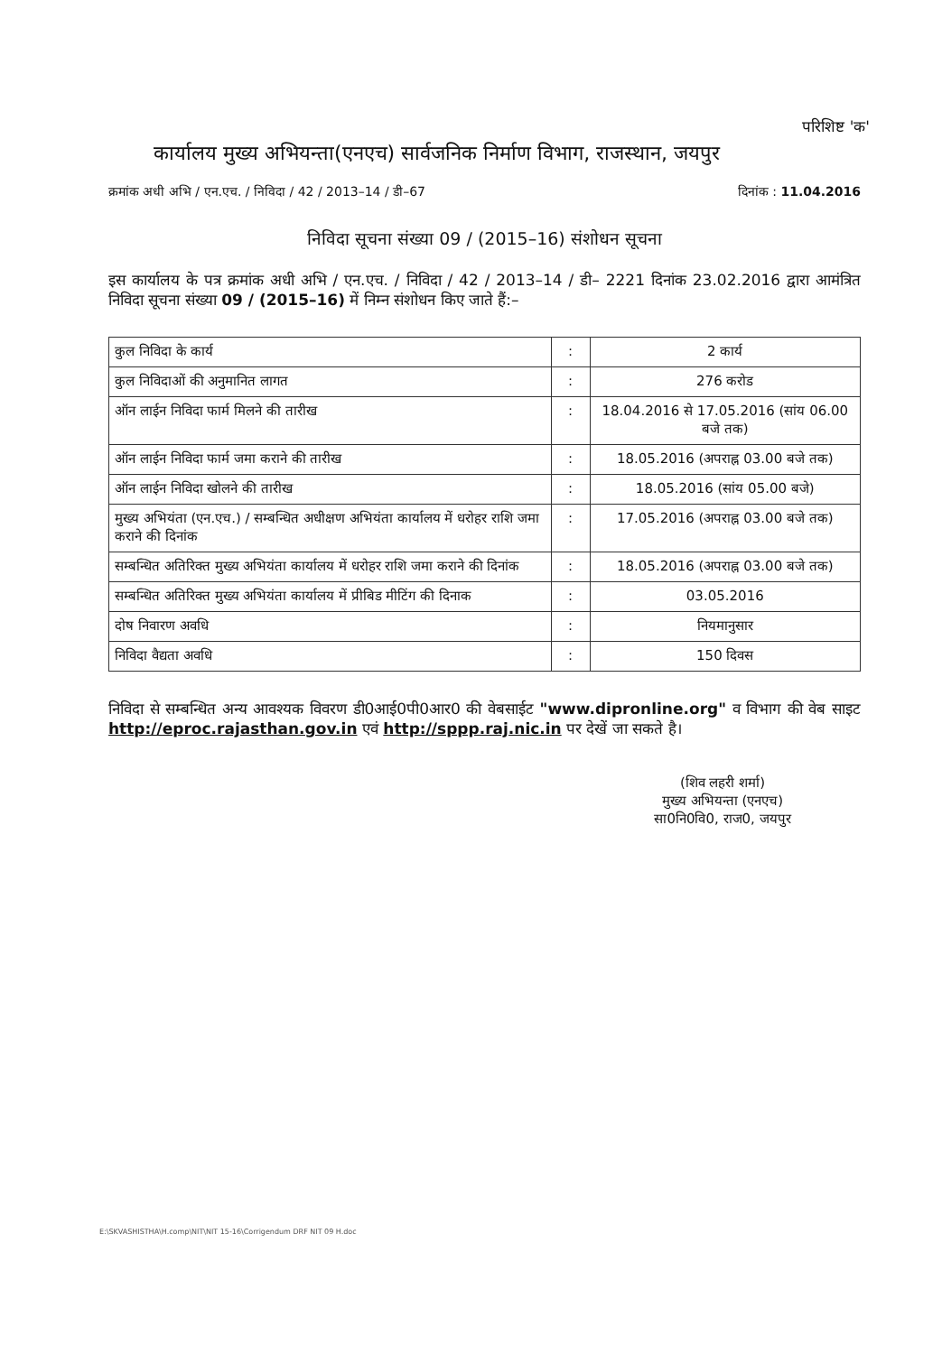परिशिष्ट 'क'
कार्यालय मुख्य अभियन्ता(एनएच) सार्वजनिक निर्माण विभाग, राजस्थान, जयपुर
क्रमांक अधी अभि / एन.एच. / निविदा / 42 / 2013–14 / डी–67 दिनांक : 11.04.2016
निविदा सूचना संख्या 09 / (2015–16) संशोधन सूचना
इस कार्यालय के पत्र क्रमांक अधी अभि / एन.एच. / निविदा / 42 / 2013–14 / डी– 2221 दिनांक 23.02.2016 द्वारा आमंत्रित निविदा सूचना संख्या 09 / (2015–16) में निम्न संशोधन किए जाते हैं:–
| कुल निविदा के कार्य | : | 2 कार्य |
| कुल निविदाओं की अनुमानित लागत | : | 276 करोड |
| ऑन लाईन निविदा फार्म मिलने की तारीख | : | 18.04.2016 से 17.05.2016 (सांय 06.00 बजे तक) |
| ऑन लाईन निविदा फार्म जमा कराने की तारीख | : | 18.05.2016 (अपराह्न 03.00 बजे तक) |
| ऑन लाईन निविदा खोलने की तारीख | : | 18.05.2016 (सांय 05.00 बजे) |
| मुख्य अभियंता (एन.एच.) / सम्बन्धित अधीक्षण अभियंता कार्यालय में धरोहर राशि जमा कराने की दिनांक | : | 17.05.2016 (अपराह्न 03.00 बजे तक) |
| सम्बन्धित अतिरिक्त मुख्य अभियंता कार्यालय में धरोहर राशि जमा कराने की दिनांक | : | 18.05.2016 (अपराह्न 03.00 बजे तक) |
| सम्बन्धित अतिरिक्त मुख्य अभियंता कार्यालय में प्रीबिड मीटिंग की दिनाक | : | 03.05.2016 |
| दोष निवारण अवधि | : | नियमानुसार |
| निविदा वैद्यता अवधि | : | 150 दिवस |
निविदा से सम्बन्धित अन्य आवश्यक विवरण डी0आई0पी0आर0 की वेबसाईट "www.dipronline.org" व विभाग की वेब साइट http://eproc.rajasthan.gov.in एवं http://sppp.raj.nic.in पर देखें जा सकते है।
(शिव लहरी शर्मा)
मुख्य अभियन्ता (एनएच)
सा0नि0वि0, राज0, जयपुर
E:\SKVASHISTHA\H.comp\NIT\NIT 15-16\Corrigendum DRF NIT 09 H.doc